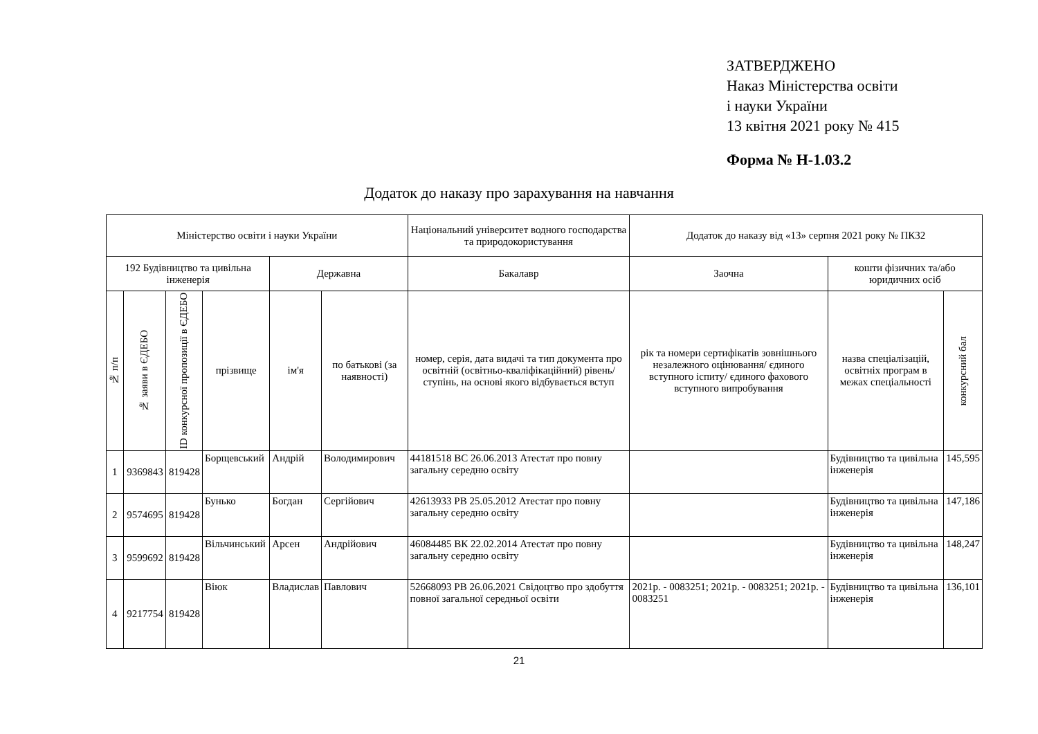ЗАТВЕРДЖЕНО
Наказ Міністерства освіти
і науки України
13 квітня 2021 року № 415
Форма № Н-1.03.2
Додаток до наказу про зарахування на навчання
| Міністерство освіти і науки України | | | | | | Національний університет водного господарства та природокористування | Додаток до наказу від «13» серпня 2021 року № ПК32 | | |
| 192 Будівництво та цивільна інженерія | | | | Державна | | Бакалавр | Заочна | кошти фізичних та/або юридичних осіб | |
| № п/п | № заяви в ЄДЕБО | ID конкурсної пропозиції в ЄДЕБО | прізвище | ім'я | по батькові (за наявності) | номер, серія, дата видачі та тип документа про освітній (освітньо-кваліфікаційний) рівень/ступінь, на основі якого відбувається вступ | рік та номери сертифікатів зовнішнього незалежного оцінювання/ єдиного вступного іспиту/ єдиного фахового вступного випробування | назва спеціалізацій, освітніх програм в межах спеціальності | конкурсний бал |
| 1 | 9369843 | 819428 | Борщевський | Андрій | Володимирович | 44181518 ВС 26.06.2013 Атестат про повну загальну середню освіту | | Будівництво та цивільна інженерія | 145,595 |
| 2 | 9574695 | 819428 | Бунько | Богдан | Сергійович | 42613933 РВ 25.05.2012 Атестат про повну загальну середню освіту | | Будівництво та цивільна інженерія | 147,186 |
| 3 | 9599692 | 819428 | Вільчинський | Арсен | Андрійович | 46084485 ВК 22.02.2014 Атестат про повну загальну середню освіту | | Будівництво та цивільна інженерія | 148,247 |
| 4 | 9217754 | 819428 | Віюк | Владислав | Павлович | 52668093 РВ 26.06.2021 Свідоцтво про здобуття повної загальної середньої освіти | 2021р. - 0083251; 2021р. - 0083251; 2021р. - 0083251 | Будівництво та цивільна інженерія | 136,101 |
21